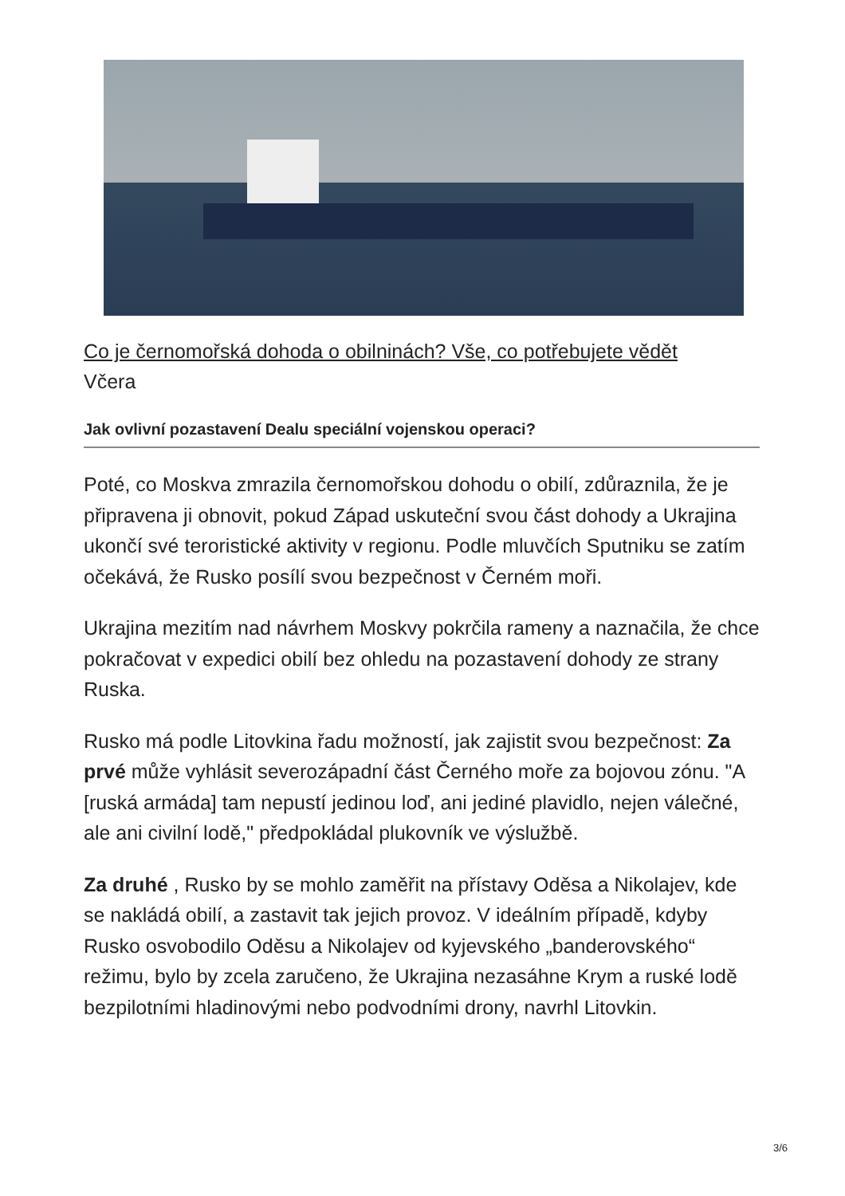Co je černomořská dohoda o obilninách? Vše, co potřebujete vědět
Včera
Jak ovlivní pozastavení Dealu speciální vojenskou operaci?
Poté, co Moskva zmrazila černomořskou dohodu o obilí, zdůraznila, že je připravena ji obnovit, pokud Západ uskuteční svou část dohody a Ukrajina ukončí své teroristické aktivity v regionu. Podle mluvčích Sputniku se zatím očekává, že Rusko posílí svou bezpečnost v Černém moři.
Ukrajina mezitím nad návrhem Moskvy pokrčila rameny a naznačila, že chce pokračovat v expedici obilí bez ohledu na pozastavení dohody ze strany Ruska.
Rusko má podle Litovkina řadu možností, jak zajistit svou bezpečnost: Za prvé může vyhlásit severozápadní část Černého moře za bojovou zónu. "A [ruská armáda] tam nepustí jedinou loď, ani jediné plavidlo, nejen válečné, ale ani civilní lodě," předpokládal plukovník ve výslužbě.
Za druhé , Rusko by se mohlo zaměřit na přístavy Oděsa a Nikolajev, kde se nakládá obilí, a zastavit tak jejich provoz. V ideálním případě, kdyby Rusko osvobodilo Oděsu a Nikolajev od kyjevského „banderovského“ režimu, bylo by zcela zaručeno, že Ukrajina nezasáhne Krym a ruské lodě bezpilotními hladinovými nebo podvodními drony, navrhl Litovkin.
3/6